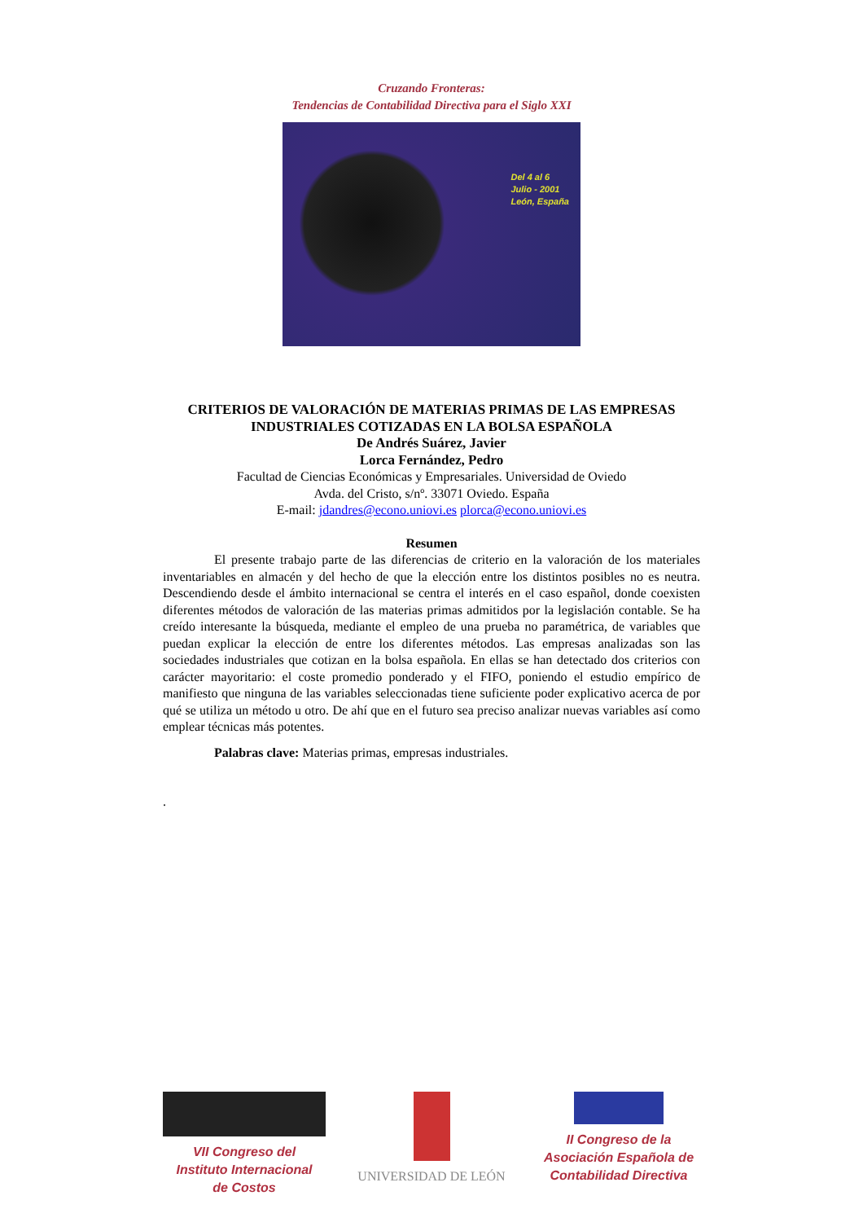Cruzando Fronteras:
Tendencias de Contabilidad Directiva para el Siglo XXI
Del 4 al 6
Julio - 2001
León, España
CRITERIOS DE VALORACIÓN DE MATERIAS PRIMAS DE LAS EMPRESAS INDUSTRIALES COTIZADAS EN LA BOLSA ESPAÑOLA
De Andrés Suárez, Javier
Lorca Fernández, Pedro
Facultad de Ciencias Económicas y Empresariales. Universidad de Oviedo
Avda. del Cristo, s/nº. 33071 Oviedo. España
E-mail: jdandres@econo.uniovi.es plorca@econo.uniovi.es
Resumen
El presente trabajo parte de las diferencias de criterio en la valoración de los materiales inventariables en almacén y del hecho de que la elección entre los distintos posibles no es neutra. Descendiendo desde el ámbito internacional se centra el interés en el caso español, donde coexisten diferentes métodos de valoración de las materias primas admitidos por la legislación contable. Se ha creído interesante la búsqueda, mediante el empleo de una prueba no paramétrica, de variables que puedan explicar la elección de entre los diferentes métodos. Las empresas analizadas son las sociedades industriales que cotizan en la bolsa española. En ellas se han detectado dos criterios con carácter mayoritario: el coste promedio ponderado y el FIFO, poniendo el estudio empírico de manifiesto que ninguna de las variables seleccionadas tiene suficiente poder explicativo acerca de por qué se utiliza un método u otro. De ahí que en el futuro sea preciso analizar nuevas variables así como emplear técnicas más potentes.
Palabras clave: Materias primas, empresas industriales.
.
VII Congreso del
Instituto Internacional
de Costos
UNIVERSIDAD DE LEÓN II Congreso de la
Asociación Española de
Contabilidad Directiva